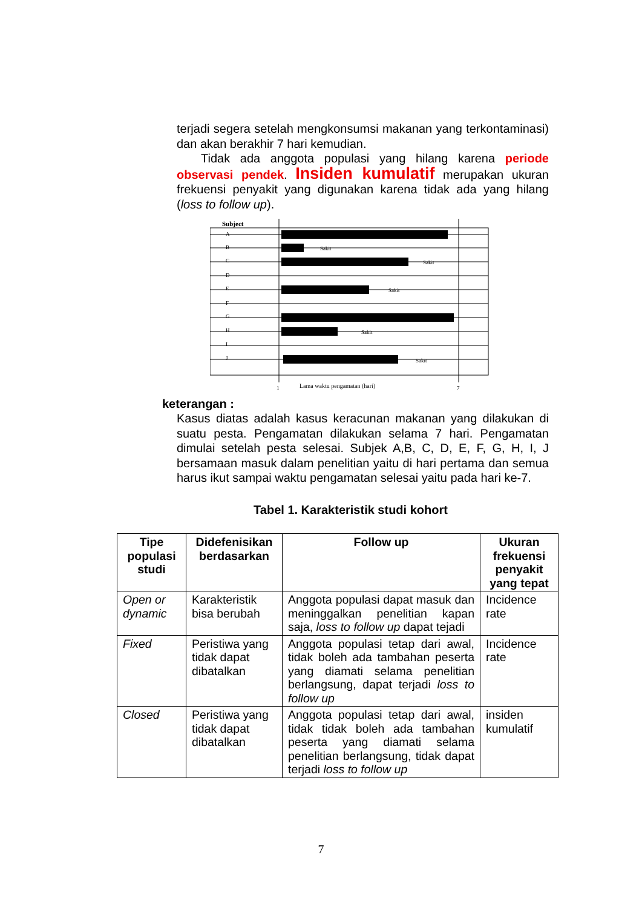terjadi segera setelah mengkonsumsi makanan yang terkontaminasi) dan akan berakhir 7 hari kemudian.
Tidak ada anggota populasi yang hilang karena periode observasi pendek. Insiden kumulatif merupakan ukuran frekuensi penyakit yang digunakan karena tidak ada yang hilang (loss to follow up).
Subject
A
B
C
D
E
F
G
H
I
J
Sakit
Sakit
Sakit
Sakit
Sakit
1
Lama waktu pengamatan (hari)
7
keterangan :
Kasus diatas adalah kasus keracunan makanan yang dilakukan di suatu pesta. Pengamatan dilakukan selama 7 hari. Pengamatan dimulai setelah pesta selesai. Subjek A,B, C, D, E, F, G, H, I, J bersamaan masuk dalam penelitian yaitu di hari pertama dan semua harus ikut sampai waktu pengamatan selesai yaitu pada hari ke-7.
Tabel 1. Karakteristik studi kohort
| Tipe populasi studi | Didefenisikan berdasarkan | Follow up | Ukuran frekuensi penyakit yang tepat |
| --- | --- | --- | --- |
| Open or dynamic | Karakteristik bisa berubah | Anggota populasi dapat masuk dan meninggalkan penelitian kapan saja, loss to follow up dapat tejadi | Incidence rate |
| Fixed | Peristiwa yang tidak dapat dibatalkan | Anggota populasi tetap dari awal, tidak boleh ada tambahan peserta yang diamati selama penelitian berlangsung, dapat terjadi loss to follow up | Incidence rate |
| Closed | Peristiwa yang tidak dapat dibatalkan | Anggota populasi tetap dari awal, tidak tidak boleh ada tambahan peserta yang diamati selama penelitian berlangsung, tidak dapat terjadi loss to follow up | insiden kumulatif |
7